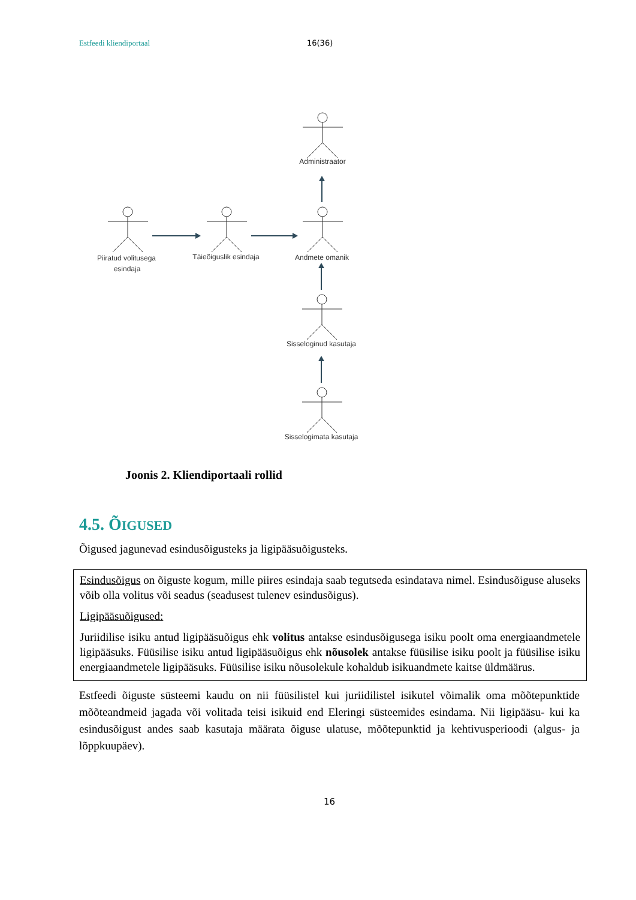Estfeedi kliendiportaal 16(36)
Administraator
Piiratud volitusega
esindaja
Täieõiguslik esindaja
Andmete omanik
Sisseloginud kasutaja
Sisselogimata kasutaja
Joonis 2. Kliendiportaali rollid
4.5. ÕIGUSED
Õigused jagunevad esindusõigusteks ja ligipääsuõigusteks.
Esindusõigus on õiguste kogum, mille piires esindaja saab tegutseda esindatava nimel. Esindusõiguse aluseks võib olla volitus või seadus (seadusest tulenev esindusõigus).
Ligipääsuõigused:
Juriidilise isiku antud ligipääsuõigus ehk volitus antakse esindusõigusega isiku poolt oma energiaandmetele ligipääsuks. Füüsilise isiku antud ligipääsuõigus ehk nõusolek antakse füüsilise isiku poolt ja füüsilise isiku energiaandmetele ligipääsuks. Füüsilise isiku nõusolekule kohaldub isikuandmete kaitse üldmäärus.
Estfeedi õiguste süsteemi kaudu on nii füüsilistel kui juriidilistel isikutel võimalik oma mõõtepunktide mõõteandmeid jagada või volitada teisi isikuid end Eleringi süsteemides esindama. Nii ligipääsu- kui ka esindusõigust andes saab kasutaja määrata õiguse ulatuse, mõõtepunktid ja kehtivusperioodi (algus- ja lõppkuupäev).
16